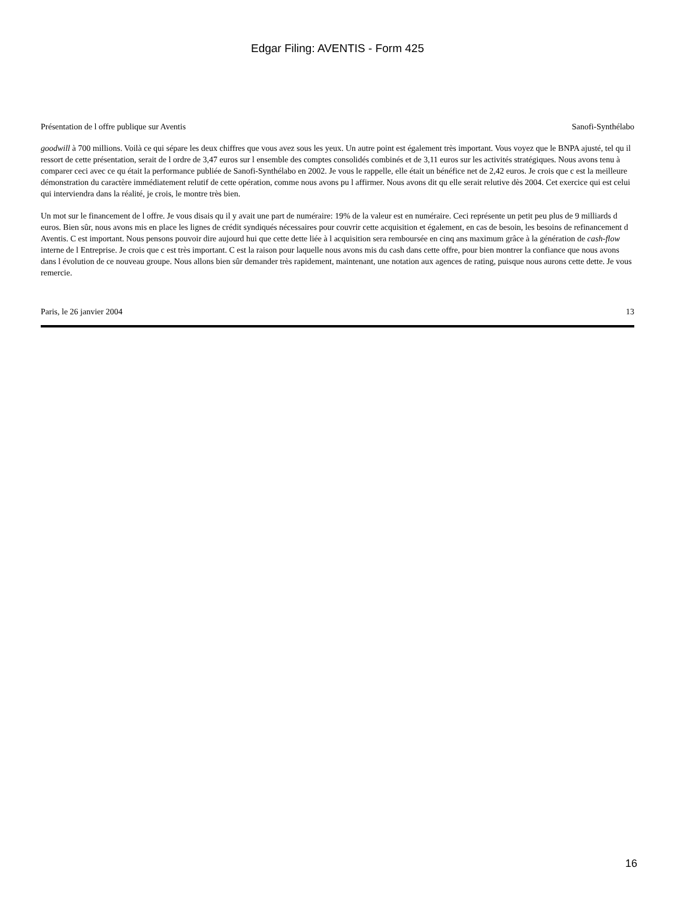Edgar Filing: AVENTIS - Form 425
Présentation de l offre publique sur Aventis Sanofi-Synthélabo
goodwill à 700 millions. Voilà ce qui sépare les deux chiffres que vous avez sous les yeux. Un autre point est également très important. Vous voyez que le BNPA ajusté, tel qu il ressort de cette présentation, serait de l ordre de 3,47 euros sur l ensemble des comptes consolidés combinés et de 3,11 euros sur les activités stratégiques. Nous avons tenu à comparer ceci avec ce qu était la performance publiée de Sanofi-Synthélabo en 2002. Je vous le rappelle, elle était un bénéfice net de 2,42 euros. Je crois que c est la meilleure démonstration du caractère immédiatement relutif de cette opération, comme nous avons pu l affirmer. Nous avons dit qu elle serait relutive dès 2004. Cet exercice qui est celui qui interviendra dans la réalité, je crois, le montre très bien.
Un mot sur le financement de l offre. Je vous disais qu il y avait une part de numéraire: 19% de la valeur est en numéraire. Ceci représente un petit peu plus de 9 milliards d euros. Bien sûr, nous avons mis en place les lignes de crédit syndiqués nécessaires pour couvrir cette acquisition et également, en cas de besoin, les besoins de refinancement d Aventis. C est important. Nous pensons pouvoir dire aujourd hui que cette dette liée à l acquisition sera remboursée en cinq ans maximum grâce à la génération de cash-flow interne de l Entreprise. Je crois que c est très important. C est la raison pour laquelle nous avons mis du cash dans cette offre, pour bien montrer la confiance que nous avons dans l évolution de ce nouveau groupe. Nous allons bien sûr demander très rapidement, maintenant, une notation aux agences de rating, puisque nous aurons cette dette. Je vous remercie.
Paris, le 26 janvier 2004 13
16